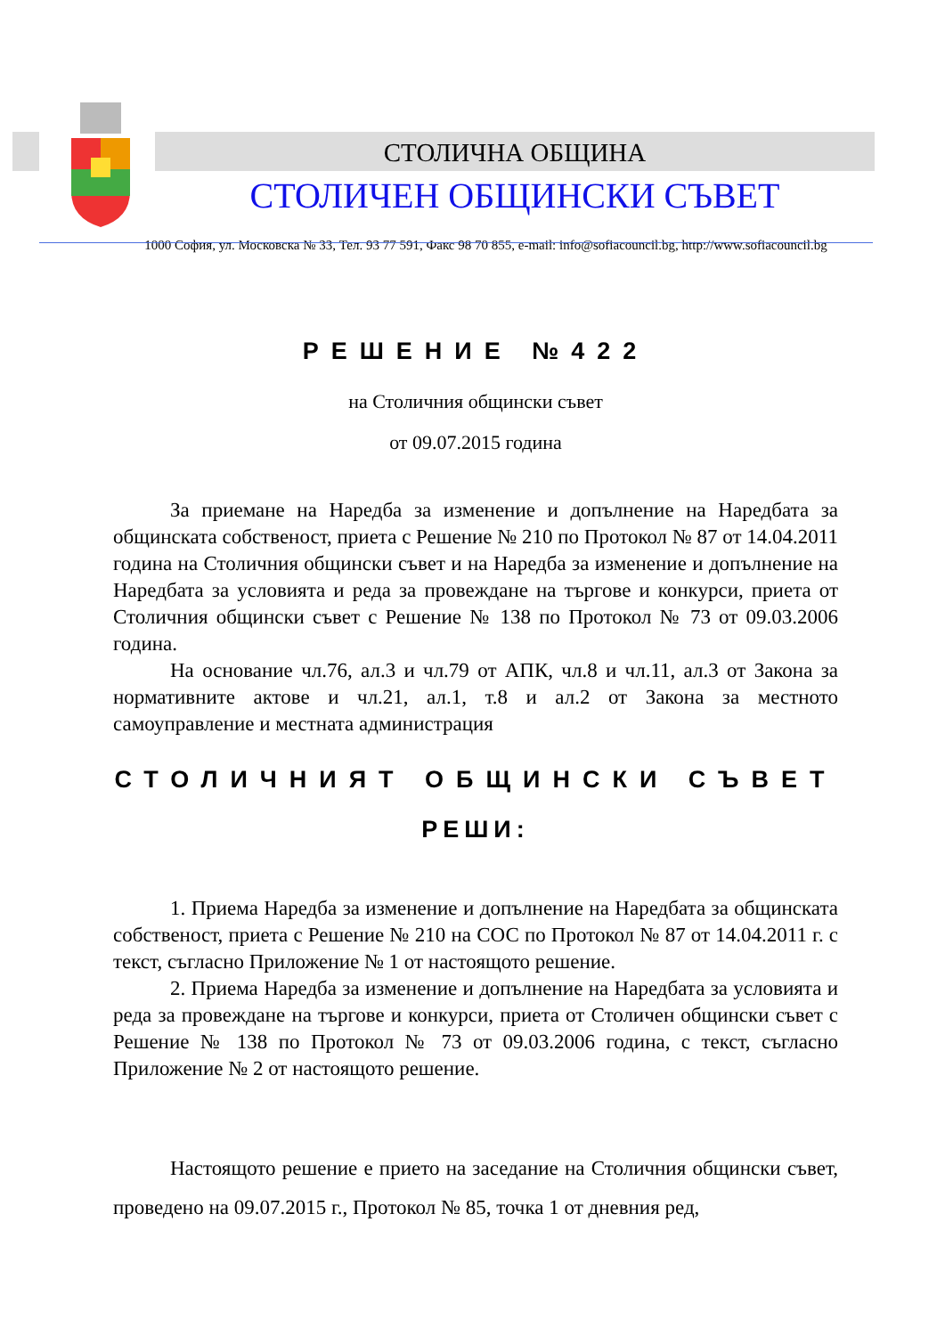СТОЛИЧНА ОБЩИНА
СТОЛИЧЕН ОБЩИНСКИ СЪВЕТ
1000 София, ул. Московска № 33, Тел. 93 77 591, Факс 98 70 855, e-mail: info@sofiacouncil.bg, http://www.sofiacouncil.bg
РЕШЕНИЕ №422
на Столичния общински съвет
от 09.07.2015 година
За приемане на Наредба за изменение и допълнение на Наредбата за общинската собственост, приета с Решение № 210 по Протокол № 87 от 14.04.2011 година на Столичния общински съвет и на Наредба за изменение и допълнение на Наредбата за условията и реда за провеждане на търгове и конкурси, приета от Столичния общински съвет с Решение № 138 по Протокол № 73 от 09.03.2006 година.
На основание чл.76, ал.3 и чл.79 от АПК, чл.8 и чл.11, ал.3 от Закона за нормативните актове и чл.21, ал.1, т.8 и ал.2 от Закона за местното самоуправление и местната администрация
СТОЛИЧНИЯТ ОБЩИНСКИ СЪВЕТ
РЕШИ:
1. Приема Наредба за изменение и допълнение на Наредбата за общинската собственост, приета с Решение № 210 на СОС по Протокол № 87 от 14.04.2011 г. с текст, съгласно Приложение № 1 от настоящото решение.
2. Приема Наредба за изменение и допълнение на Наредбата за условията и реда за провеждане на търгове и конкурси, приета от Столичен общински съвет с Решение № 138 по Протокол № 73 от 09.03.2006 година, с текст, съгласно Приложение № 2 от настоящото решение.
Настоящото решение е прието на заседание на Столичния общински съвет, проведено на 09.07.2015 г., Протокол № 85, точка 1 от дневния ред,